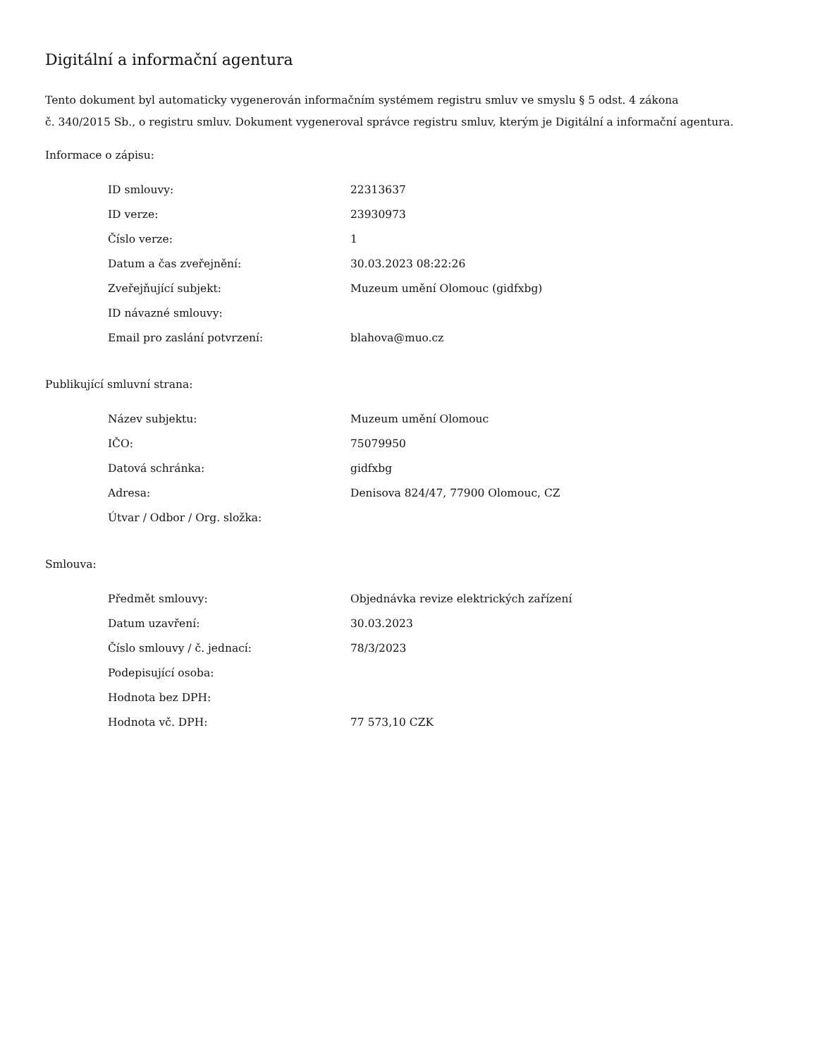Digitální a informační agentura
Tento dokument byl automaticky vygenerován informačním systémem registru smluv ve smyslu § 5 odst. 4 zákona
č. 340/2015 Sb., o registru smluv. Dokument vygeneroval správce registru smluv, kterým je Digitální a informační agentura.
Informace o zápisu:
| ID smlouvy: | 22313637 |
| ID verze: | 23930973 |
| Číslo verze: | 1 |
| Datum a čas zveřejnění: | 30.03.2023 08:22:26 |
| Zveřejňující subjekt: | Muzeum umění Olomouc (gidfxbg) |
| ID návazné smlouvy: | |
| Email pro zaslání potvrzení: | blahova@muo.cz |
Publikující smluvní strana:
| Název subjektu: | Muzeum umění Olomouc |
| IČO: | 75079950 |
| Datová schránka: | gidfxbg |
| Adresa: | Denisova 824/47, 77900 Olomouc, CZ |
| Útvar / Odbor / Org. složka: | |
Smlouva:
| Předmět smlouvy: | Objednávka revize elektrických zařízení |
| Datum uzavření: | 30.03.2023 |
| Číslo smlouvy / č. jednací: | 78/3/2023 |
| Podepisující osoba: | |
| Hodnota bez DPH: | |
| Hodnota vč. DPH: | 77 573,10 CZK |